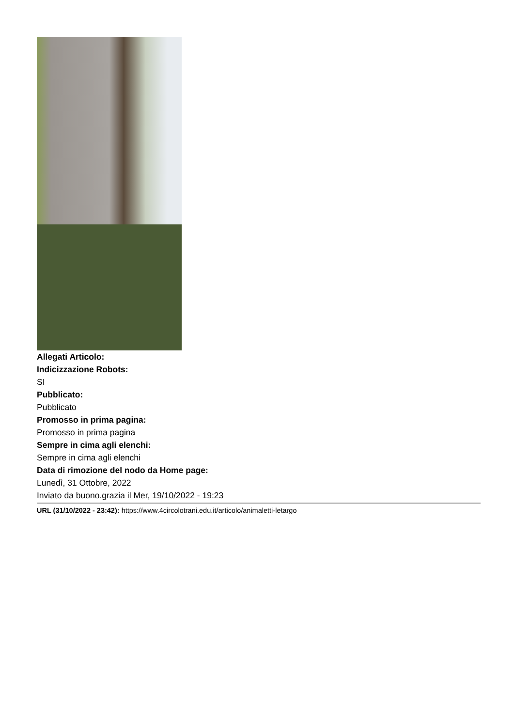Allegati Articolo:
Indicizzazione Robots:
SI
Pubblicato:
Pubblicato
Promosso in prima pagina:
Promosso in prima pagina
Sempre in cima agli elenchi:
Sempre in cima agli elenchi
Data di rimozione del nodo da Home page:
Lunedì, 31 Ottobre, 2022
Inviato da buono.grazia il Mer, 19/10/2022 - 19:23
URL (31/10/2022 - 23:42): https://www.4circolotrani.edu.it/articolo/animaletti-letargo